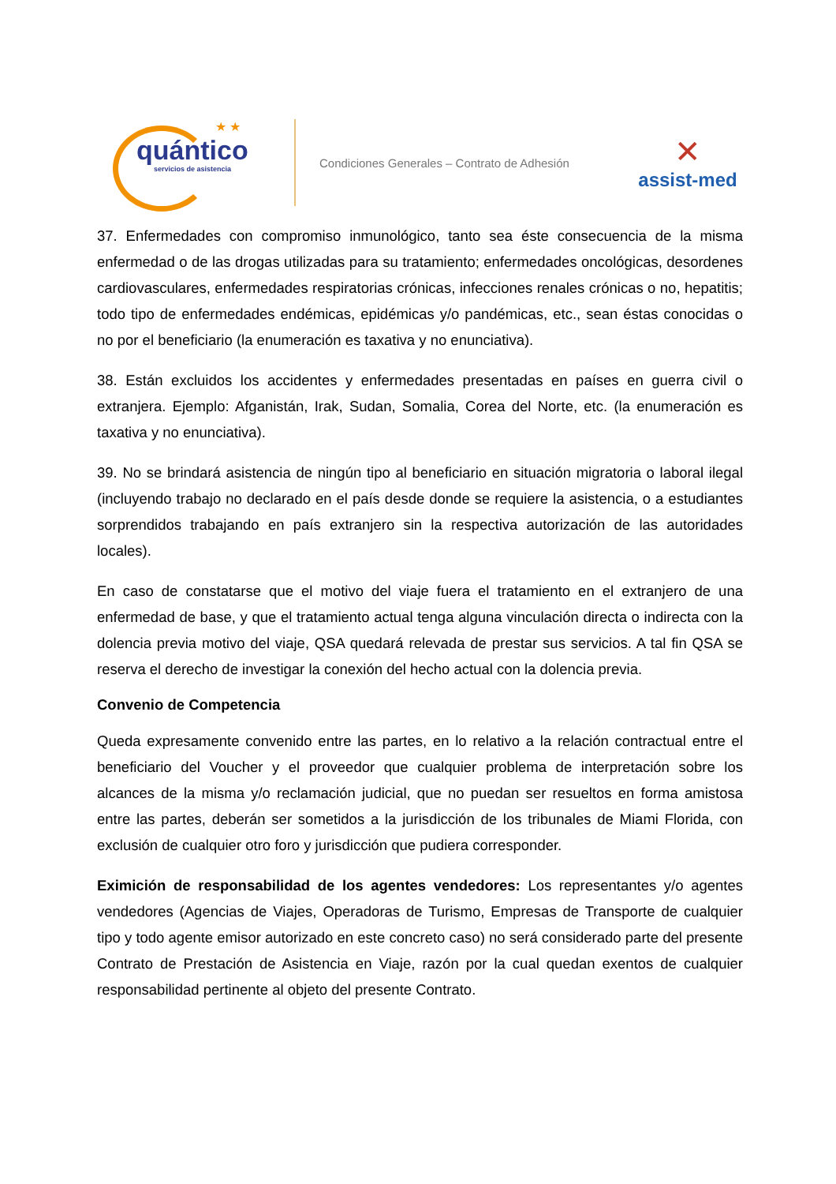★ ★
quántico
servicios de asistencia
Condiciones Generales – Contrato de Adhesión
✕
assist-med
37. Enfermedades con compromiso inmunológico, tanto sea éste consecuencia de la misma enfermedad o de las drogas utilizadas para su tratamiento; enfermedades oncológicas, desordenes cardiovasculares, enfermedades respiratorias crónicas, infecciones renales crónicas o no, hepatitis; todo tipo de enfermedades endémicas, epidémicas y/o pandémicas, etc., sean éstas conocidas o no por el beneficiario (la enumeración es taxativa y no enunciativa).
38. Están excluidos los accidentes y enfermedades presentadas en países en guerra civil o extranjera. Ejemplo: Afganistán, Irak, Sudan, Somalia, Corea del Norte, etc. (la enumeración es taxativa y no enunciativa).
39. No se brindará asistencia de ningún tipo al beneficiario en situación migratoria o laboral ilegal (incluyendo trabajo no declarado en el país desde donde se requiere la asistencia, o a estudiantes sorprendidos trabajando en país extranjero sin la respectiva autorización de las autoridades locales).
En caso de constatarse que el motivo del viaje fuera el tratamiento en el extranjero de una enfermedad de base, y que el tratamiento actual tenga alguna vinculación directa o indirecta con la dolencia previa motivo del viaje, QSA quedará relevada de prestar sus servicios. A tal fin QSA se reserva el derecho de investigar la conexión del hecho actual con la dolencia previa.
Convenio de Competencia
Queda expresamente convenido entre las partes, en lo relativo a la relación contractual entre el beneficiario del Voucher y el proveedor que cualquier problema de interpretación sobre los alcances de la misma y/o reclamación judicial, que no puedan ser resueltos en forma amistosa entre las partes, deberán ser sometidos a la jurisdicción de los tribunales de Miami Florida, con exclusión de cualquier otro foro y jurisdicción que pudiera corresponder.
Eximición de responsabilidad de los agentes vendedores: Los representantes y/o agentes vendedores (Agencias de Viajes, Operadoras de Turismo, Empresas de Transporte de cualquier tipo y todo agente emisor autorizado en este concreto caso) no será considerado parte del presente Contrato de Prestación de Asistencia en Viaje, razón por la cual quedan exentos de cualquier responsabilidad pertinente al objeto del presente Contrato.